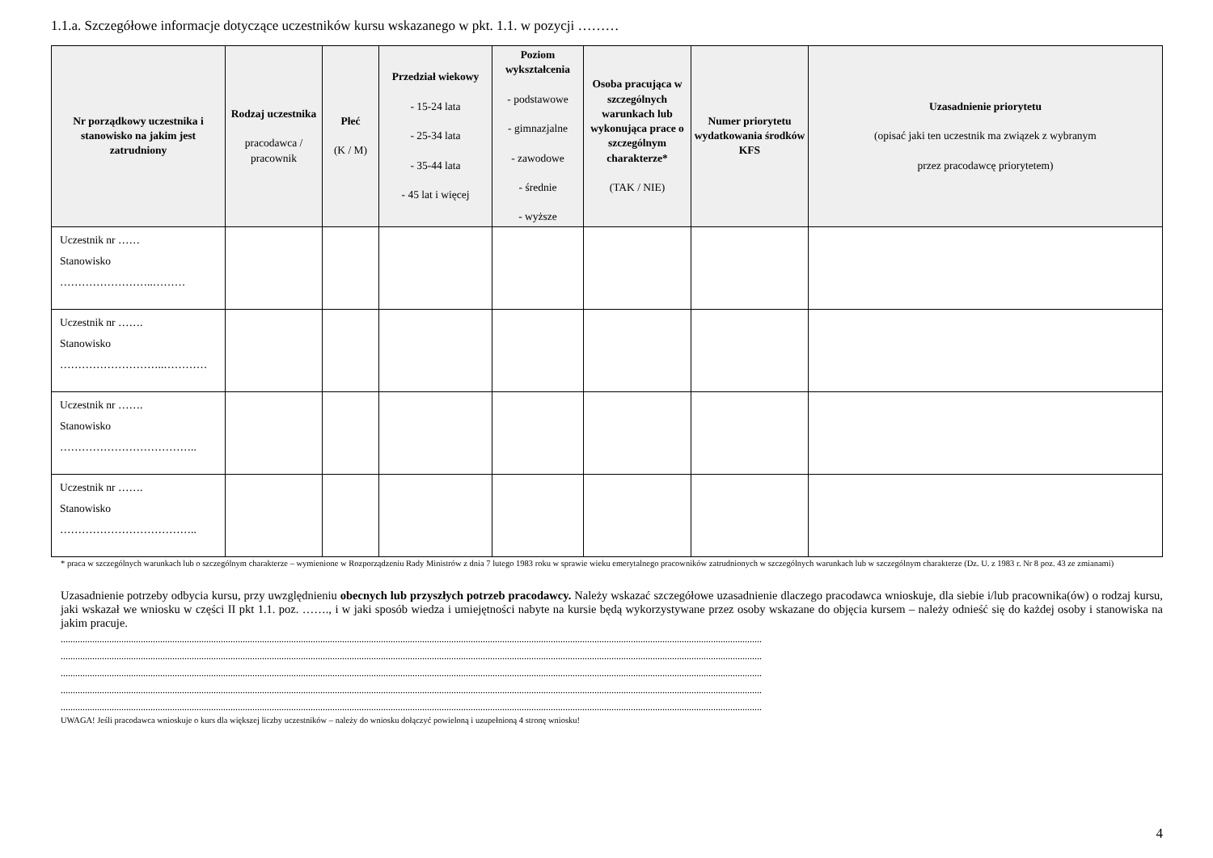1.1.a. Szczegółowe informacje dotyczące uczestników kursu wskazanego w pkt. 1.1. w pozycji ………
| Nr porządkowy uczestnika i stanowisko na jakim jest zatrudniony | Rodzaj uczestnika pracodawca / pracownik | Płeć (K / M) | Przedział wiekowy - 15-24 lata - 25-34 lata - 35-44 lata - 45 lat i więcej | Poziom wykształcenia - podstawowe - gimnazjalne - zawodowe - średnie - wyższe | Osoba pracująca w szczególnych warunkach lub wykonująca prace o szczególnym charakterze* (TAK / NIE) | Numer priorytetu wydatkowania środków KFS | Uzasadnienie priorytetu (opisać jaki ten uczestnik ma związek z wybranym przez pracodawcę priorytetem) |
| --- | --- | --- | --- | --- | --- | --- | --- |
| Uczestnik nr …… Stanowisko ……………………..……… | | | | | | | |
| Uczestnik nr ……. Stanowisko ………………………..………… | | | | | | | |
| Uczestnik nr ……. Stanowisko ……………………………….. | | | | | | | |
| Uczestnik nr ……. Stanowisko ……………………………….. | | | | | | | |
* praca w szczególnych warunkach lub o szczególnym charakterze – wymienione w Rozporządzeniu Rady Ministrów z dnia 7 lutego 1983 roku w sprawie wieku emerytalnego pracowników zatrudnionych w szczególnych warunkach lub w szczególnym charakterze (Dz. U. z 1983 r. Nr 8 poz. 43 ze zmianami)
Uzasadnienie potrzeby odbycia kursu, przy uwzględnieniu obecnych lub przyszłych potrzeb pracodawcy. Należy wskazać szczegółowe uzasadnienie dlaczego pracodawca wnioskuje, dla siebie i/lub pracownika(ów) o rodzaj kursu, jaki wskazał we wniosku w części II pkt 1.1. poz. ……., i w jaki sposób wiedza i umiejętności nabyte na kursie będą wykorzystywane przez osoby wskazane do objęcia kursem – należy odnieść się do każdej osoby i stanowiska na jakim pracuje.
.................................................................................................................................................................................................................................................................................................
.................................................................................................................................................................................................................................................................................................
.................................................................................................................................................................................................................................................................................................
.................................................................................................................................................................................................................................................................................................
.................................................................................................................................................................................................................................................................................................
UWAGA! Jeśli pracodawca wnioskuje o kurs dla większej liczby uczestników – należy do wniosku dołączyć powieloną i uzupełnioną 4 stronę wniosku!
4